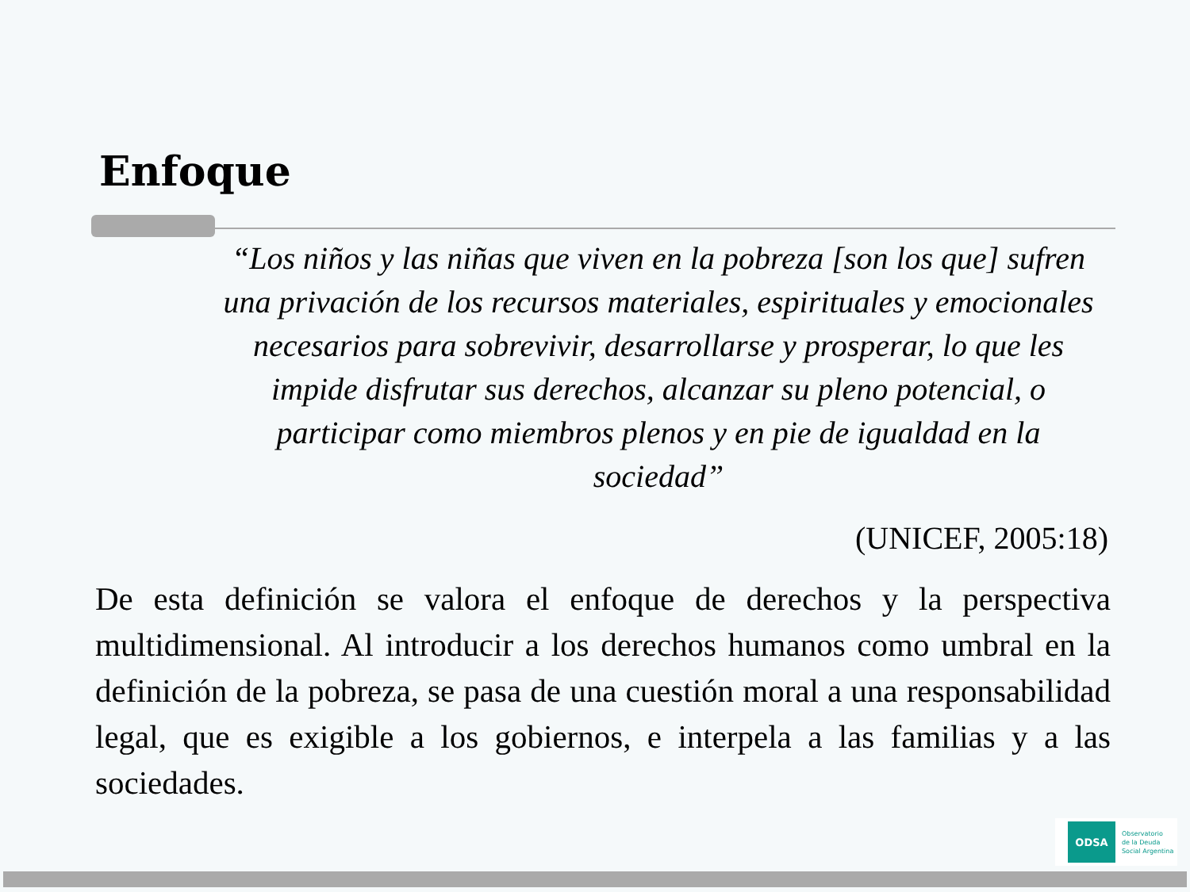Enfoque
“Los niños y las niñas que viven en la pobreza [son los que] sufren una privación de los recursos materiales, espirituales y emocionales necesarios para sobrevivir, desarrollarse y prosperar, lo que les impide disfrutar sus derechos, alcanzar su pleno potencial, o participar como miembros plenos y en pie de igualdad en la sociedad”
(UNICEF, 2005:18)
De esta definición se valora el enfoque de derechos y la perspectiva multidimensional. Al introducir a los derechos humanos como umbral en la definición de la pobreza, se pasa de una cuestión moral a una responsabilidad legal, que es exigible a los gobiernos, e interpela a las familias y a las sociedades.
ODSA
Observatorio
de la Deuda
Social Argentina